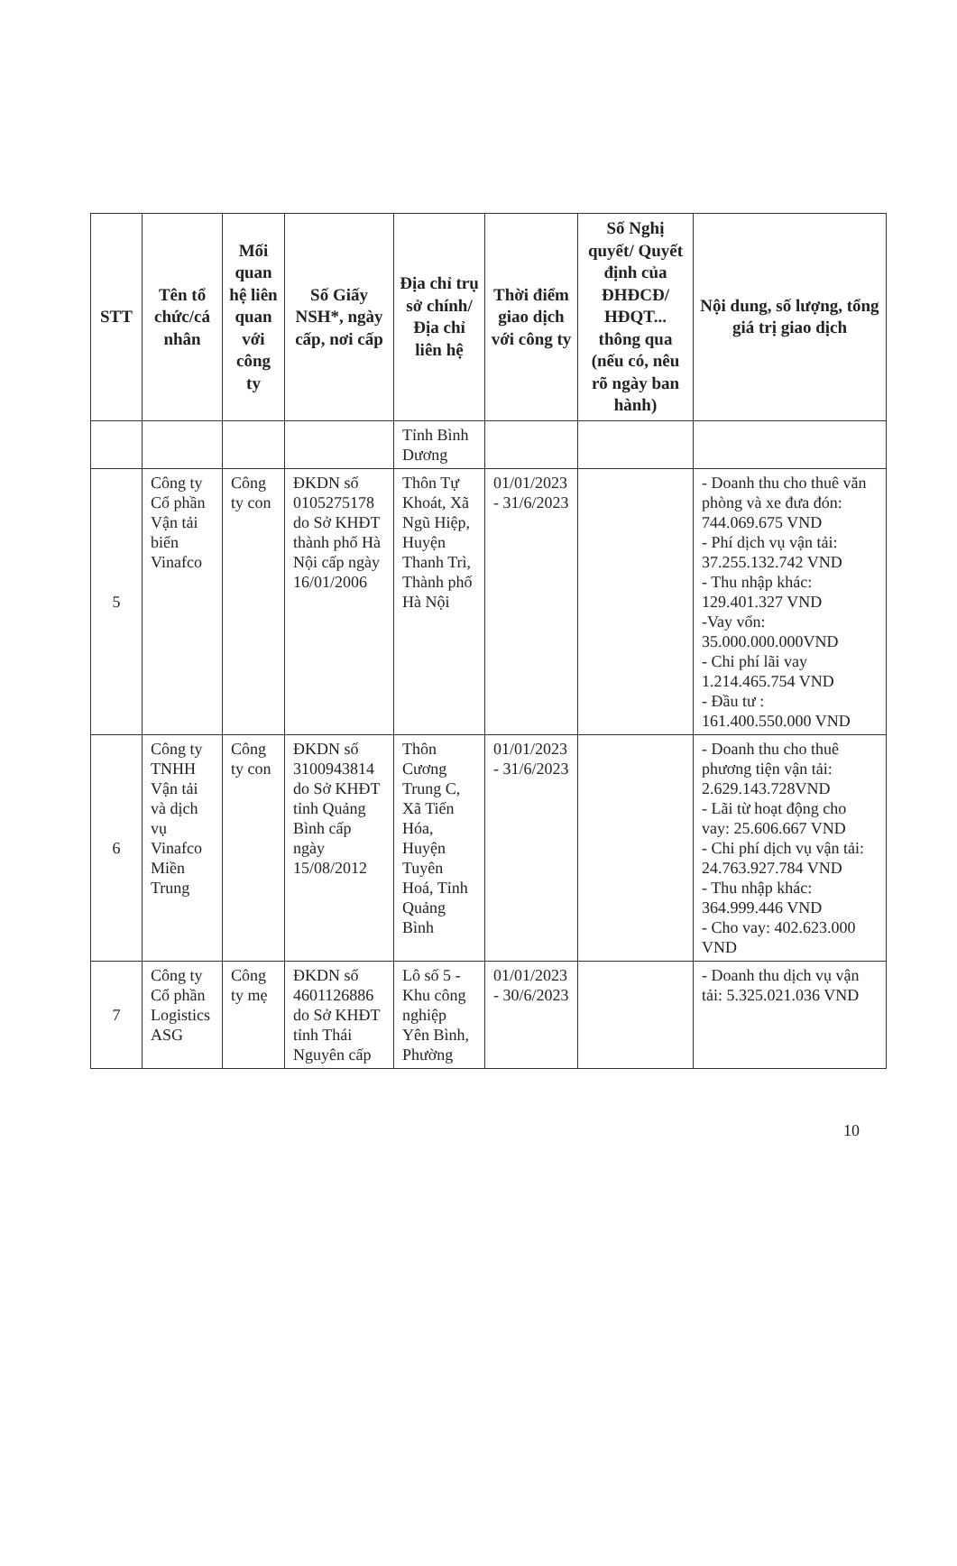| STT | Tên tổ chức/cá nhân | Mối quan hệ liên quan với công ty | Số Giấy NSH*, ngày cấp, nơi cấp | Địa chỉ trụ sở chính/ Địa chỉ liên hệ | Thời điểm giao dịch với công ty | Số Nghị quyết/ Quyết định của ĐHĐCĐ/ HĐQT... thông qua (nếu có, nêu rõ ngày ban hành) | Nội dung, số lượng, tổng giá trị giao dịch |
| --- | --- | --- | --- | --- | --- | --- | --- |
| | | | | Tỉnh Bình Dương | | | |
| 5 | Công ty Cổ phần Vận tải biển Vinafco | Công ty con | ĐKDN số 0105275178 do Sở KHĐT thành phố Hà Nội cấp ngày 16/01/2006 | Thôn Tự Khoát, Xã Ngũ Hiệp, Huyện Thanh Trì, Thành phố Hà Nội | 01/01/2023 - 31/6/2023 | | - Doanh thu cho thuê văn phòng và xe đưa đón: 744.069.675 VND - Phí dịch vụ vận tải: 37.255.132.742 VND - Thu nhập khác: 129.401.327 VND -Vay vốn: 35.000.000.000VND - Chi phí lãi vay 1.214.465.754 VND - Đầu tư : 161.400.550.000 VND |
| 6 | Công ty TNHH Vận tải và dịch vụ Vinafco Miền Trung | Công ty con | ĐKDN số 3100943814 do Sở KHĐT tỉnh Quảng Bình cấp ngày 15/08/2012 | Thôn Cương Trung C, Xã Tiến Hóa, Huyện Tuyên Hoá, Tỉnh Quảng Bình | 01/01/2023 - 31/6/2023 | | - Doanh thu cho thuê phương tiện vận tải: 2.629.143.728VND - Lãi từ hoạt động cho vay: 25.606.667 VND - Chi phí dịch vụ vận tải: 24.763.927.784 VND - Thu nhập khác: 364.999.446 VND - Cho vay: 402.623.000 VND |
| 7 | Công ty Cổ phần Logistics ASG | Công ty mẹ | ĐKDN số 4601126886 do Sở KHĐT tỉnh Thái Nguyên cấp | Lô số 5 - Khu công nghiệp Yên Bình, Phường | 01/01/2023 - 30/6/2023 | | - Doanh thu dịch vụ vận tải: 5.325.021.036 VND |
10